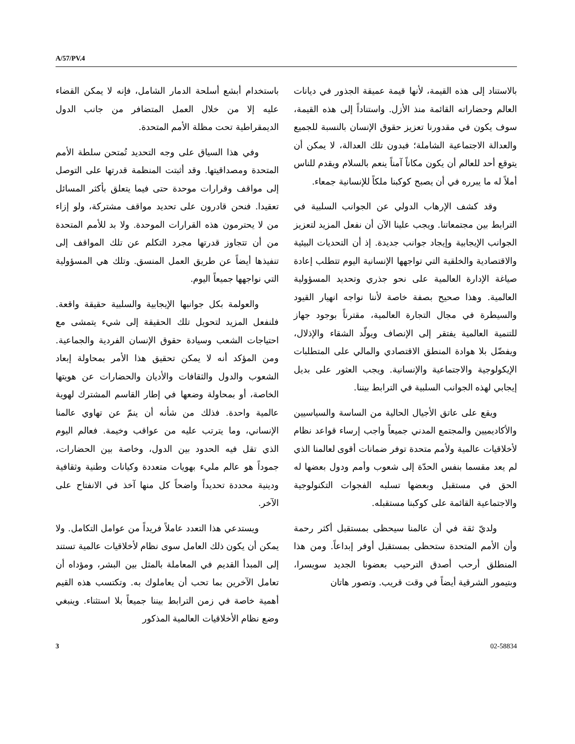A/57/PV.4
باستخدام أبشع أسلحة الدمار الشامل، فإنه لا يمكن القضاء عليه إلا من خلال العمل المتضافر من جانب الدول الديمقراطية تحت مظلة الأمم المتحدة.
وفي هذا السياق على وجه التحديد تُمتحن سلطة الأمم المتحدة ومصداقيتها. وقد أثبتت المنظمة قدرتها على التوصل إلى مواقف وقرارات موحدة حتى فيما يتعلق بأكثر المسائل تعقيدا. فنحن قادرون على تحديد مواقف مشتركة، ولو إزاء من لا يحترمون هذه القرارات الموحدة. ولا بد للأمم المتحدة من أن تتجاوز قدرتها مجرد التكلم عن تلك المواقف إلى تنفيذها أيضاً عن طريق العمل المنسق. وتلك هي المسؤولية التي نواجهها جميعاً اليوم.
والعولمة بكل جوانبها الإيجابية والسلبية حقيقة واقعة. فلنفعل المزيد لتحويل تلك الحقيقة إلى شيء يتمشى مع احتياجات الشعب وسيادة حقوق الإنسان الفردية والجماعية. ومن المؤكد أنه لا يمكن تحقيق هذا الأمر بمحاولة إبعاد الشعوب والدول والثقافات والأديان والحضارات عن هويتها الخاصة، أو بمحاولة وضعها في إطار القاسم المشترك لهوية عالمية واحدة. فذلك من شأنه أن ينمّ عن تهاوي عالمنا الإنساني، وما يترتب عليه من عواقب وخيمة. فعالم اليوم الذي تقل فيه الحدود بين الدول، وخاصة بين الحضارات، جموداً هو عالم مليء بهويات متعددة وكيانات وطنية وثقافية ودينية محددة تحديداً واضحاً كل منها آخذ في الانفتاح على الآخر.
ويستدعي هذا التعدد عاملاً فريداً من عوامل التكامل. ولا يمكن أن يكون ذلك العامل سوى نظام لأخلاقيات عالمية تستند إلى المبدأ القديم في المعاملة بالمثل بين البشر، ومؤداه أن تعامل الآخرين بما تحب أن يعاملوك به. وتكتسب هذه القيم أهمية خاصة في زمن الترابط بيننا جميعاً بلا استثناء. وينبغي وضع نظام الأخلاقيات العالمية المذكور
بالاستناد إلى هذه القيمة، لأنها قيمة عميقة الجذور في ديانات العالم وحضاراته القائمة منذ الأزل. واستناداً إلى هذه القيمة، سوف يكون في مقدورنا تعزيز حقوق الإنسان بالنسبة للجميع والعدالة الاجتماعية الشاملة؛ فبدون تلك العدالة، لا يمكن أن يتوقع أحد للعالم أن يكون مكاناً آمناً ينعم بالسلام ويقدم للناس أملاً له ما يبرره في أن يصبح كوكبنا ملكاً للإنسانية جمعاء.
وقد كشف الإرهاب الدولي عن الجوانب السلبية في الترابط بين مجتمعاتنا. ويجب علينا الآن أن نفعل المزيد لتعزيز الجوانب الإيجابية وإيجاد جوانب جديدة. إذ أن التحديات البيئية والاقتصادية والخلقية التي تواجهها الإنسانية اليوم تتطلب إعادة صياغة الإدارة العالمية على نحو جذري وتحديد المسؤولية العالمية. وهذا صحيح بصفة خاصة لأننا نواجه انهيار القيود والسيطرة في مجال التجارة العالمية، مقترناً بوجود جهاز للتنمية العالمية يفتقر إلى الإنصاف ويولّد الشقاء والإذلال، ويفضّل بلا هوادة المنطق الاقتصادي والمالي على المتطلبات الإيكولوجية والاجتماعية والإنسانية. ويجب العثور على بديل إيجابي لهذه الجوانب السلبية في الترابط بيننا.
ويقع على عاتق الأجيال الحالية من الساسة والسياسيين والأكاديميين والمجتمع المدني جميعاً واجب إرساء قواعد نظام لأخلاقيات عالمية ولأمم متحدة توفر ضمانات أقوى لعالمنا الذي لم يعد مقسما بنفس الحدّة إلى شعوب وأمم ودول بعضها له الحق في مستقبل وبعضها تسلبه الفجوات التكنولوجية والاجتماعية القائمة على كوكبنا مستقبله.
ولديّ ثقة في أن عالمنا سيحظى بمستقبل أكثر رحمة وأن الأمم المتحدة ستحظى بمستقبل أوفر إبداعاً. ومن هذا المنطلق أرحب أصدق الترحيب بعضونا الجديد سويسرا، وبتيمور الشرقية أيضاً في وقت قريب. وتصور هاتان
3 02-58834